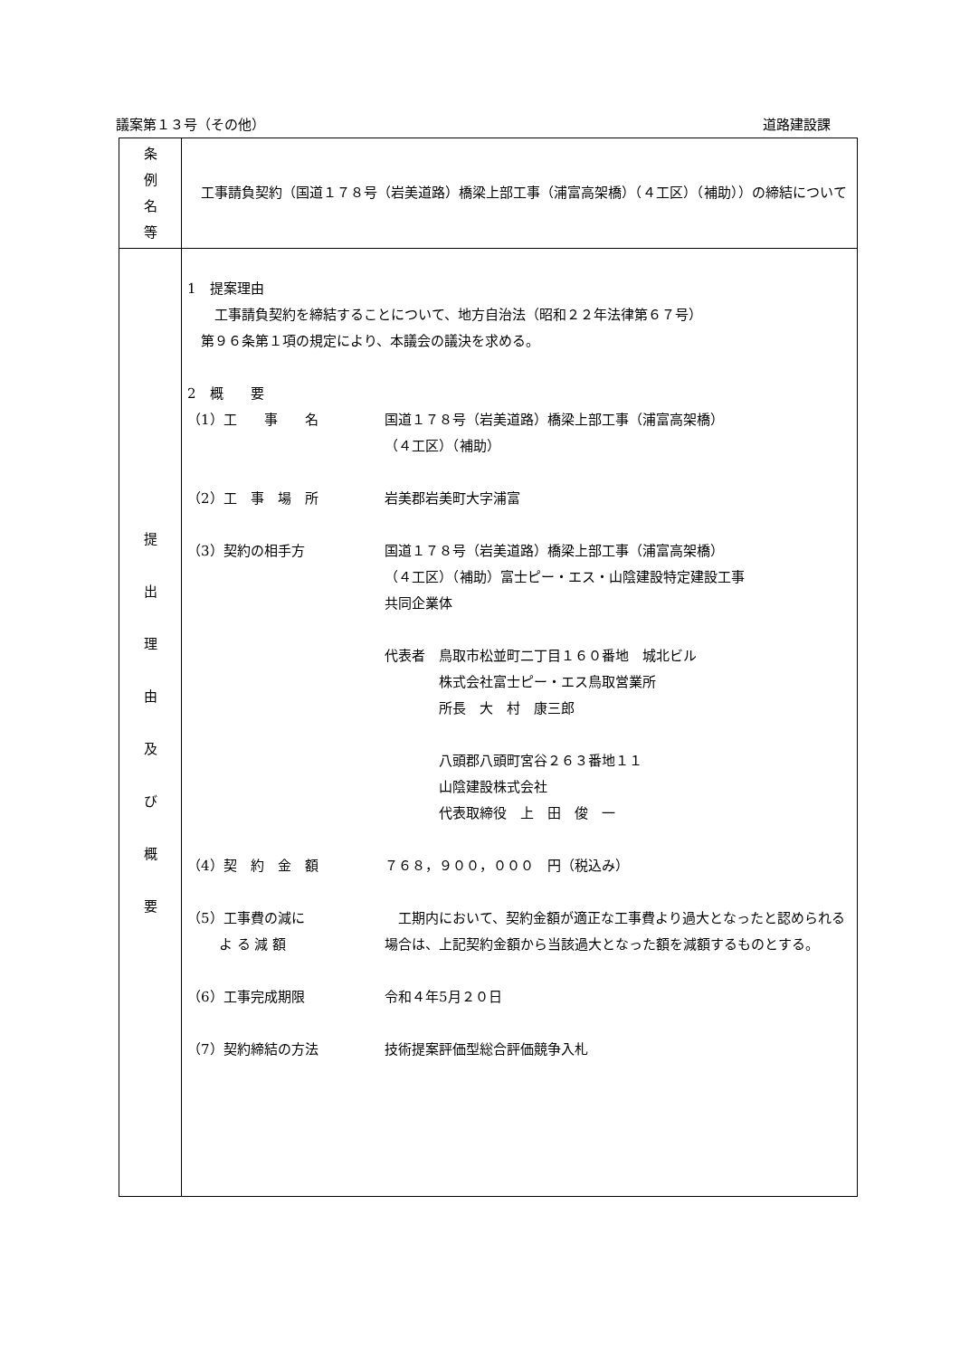議案第１３号（その他） 道路建設課
| 条 例 名 等 | 工事請負契約（国道１７８号（岩美道路）橋梁上部工事（浦富高架橋）（４工区）（補助））の締結について |
| 提 出 理 由 及 び 概 要 | 1 提案理由 工事請負契約を締結することについて、地方自治法（昭和２２年法律第６７号） 第９６条第１項の規定により、本議会の議決を求める。 2 概 要 （1）工 事 名 国道１７８号（岩美道路）橋梁上部工事（浦富高架橋） （４工区）（補助） （2）工 事 場 所 岩美郡岩美町大字浦富 （3）契約の相手方 国道１７８号（岩美道路）橋梁上部工事（浦富高架橋） （４工区）（補助）富士ピー・エス・山陰建設特定建設工事 共同企業体 代表者 鳥取市松並町二丁目１６０番地 城北ビル 株式会社富士ピー・エス鳥取営業所 所長 大 村 康三郎 八頭郡八頭町宮谷２６３番地１１ 山陰建設株式会社 代表取締役 上 田 俊 一 （4）契 約 金 額 ７６８，９００，０００ 円（税込み） （5）工事費の減に よ る 減 額 工期内において、契約金額が適正な工事費より過大となったと認められる場合は、上記契約金額から当該過大となった額を減額するものとする。 （6）工事完成期限 令和４年5月２０日 （7）契約締結の方法 技術提案評価型総合評価競争入札 |